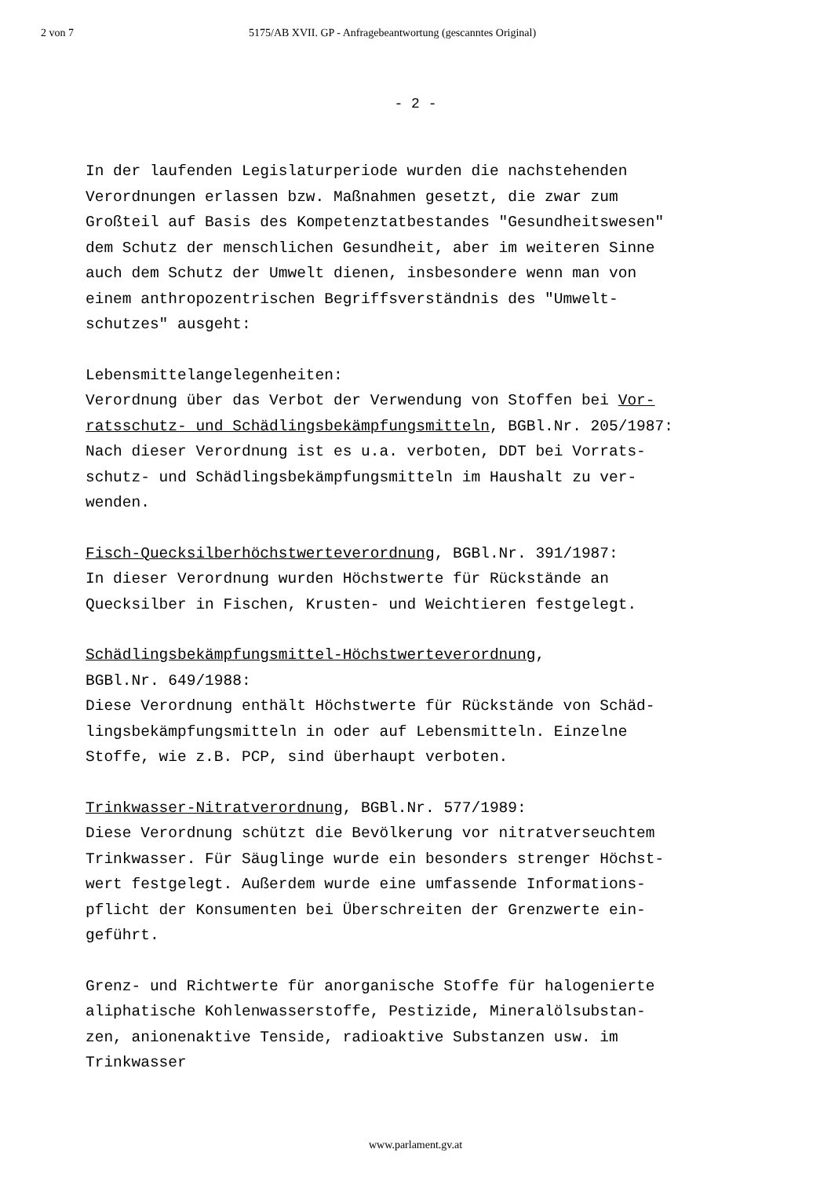2 von 7 5175/AB XVII. GP - Anfragebeantwortung (gescanntes Original)
- 2 -
In der laufenden Legislaturperiode wurden die nachstehenden
Verordnungen erlassen bzw. Maßnahmen gesetzt, die zwar zum
Großteil auf Basis des Kompetenztatbestandes "Gesundheitswesen"
dem Schutz der menschlichen Gesundheit, aber im weiteren Sinne
auch dem Schutz der Umwelt dienen, insbesondere wenn man von
einem anthropozentrischen Begriffsverständnis des "Umwelt-
schutzes" ausgeht:
Lebensmittelangelegenheiten:
Verordnung über das Verbot der Verwendung von Stoffen bei Vor-
ratsschutz- und Schädlingsbekämpfungsmitteln, BGBl.Nr. 205/1987:
Nach dieser Verordnung ist es u.a. verboten, DDT bei Vorrats-
schutz- und Schädlingsbekämpfungsmitteln im Haushalt zu ver-
wenden.
Fisch-Quecksilberhöchstwerteverordnung, BGBl.Nr. 391/1987:
In dieser Verordnung wurden Höchstwerte für Rückstände an
Quecksilber in Fischen, Krusten- und Weichtieren festgelegt.
Schädlingsbekämpfungsmittel-Höchstwerteverordnung,
BGBl.Nr. 649/1988:
Diese Verordnung enthält Höchstwerte für Rückstände von Schäd-
lingsbekämpfungsmitteln in oder auf Lebensmitteln. Einzelne
Stoffe, wie z.B. PCP, sind überhaupt verboten.
Trinkwasser-Nitratverordnung, BGBl.Nr. 577/1989:
Diese Verordnung schützt die Bevölkerung vor nitratverseuchtem
Trinkwasser. Für Säuglinge wurde ein besonders strenger Höchst-
wert festgelegt. Außerdem wurde eine umfassende Informations-
pflicht der Konsumenten bei Überschreiten der Grenzwerte ein-
geführt.
Grenz- und Richtwerte für anorganische Stoffe für halogenierte
aliphatische Kohlenwasserstoffe, Pestizide, Mineralölsubstan-
zen, anionenaktive Tenside, radioaktive Substanzen usw. im
Trinkwasser
www.parlament.gv.at